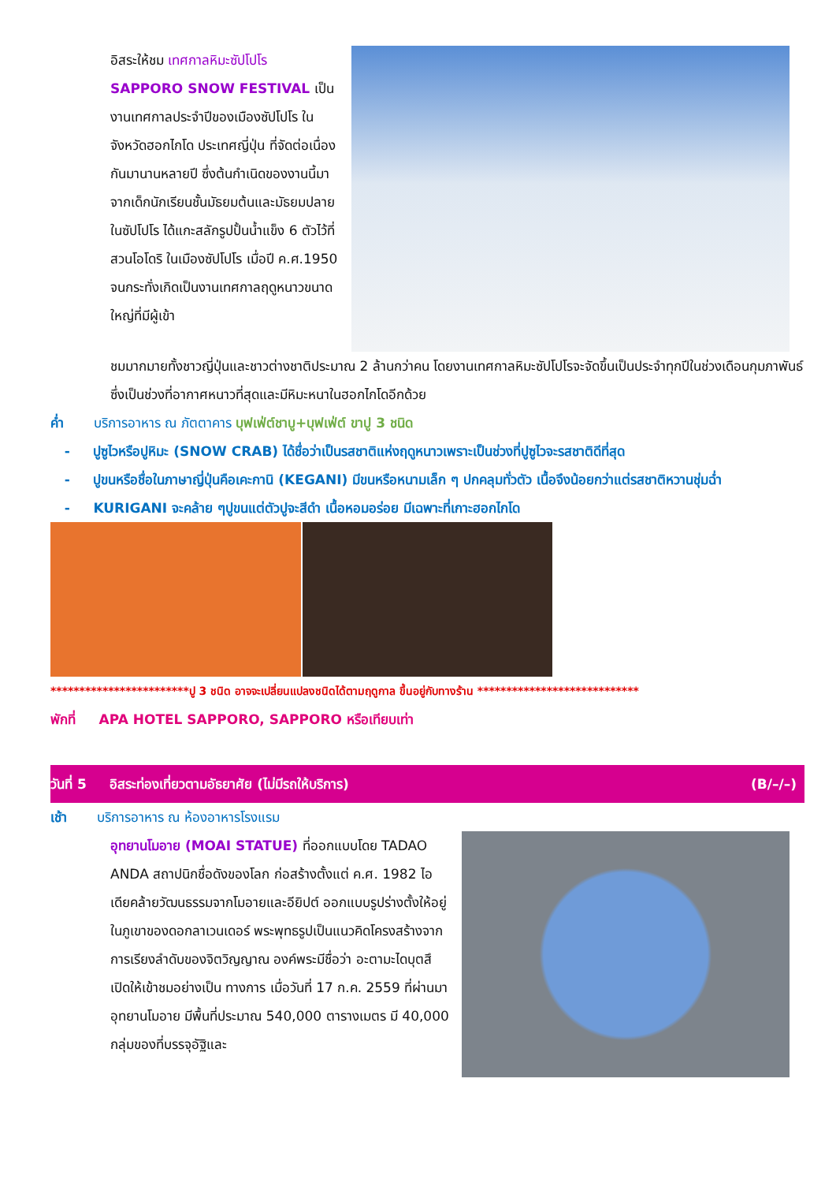อิสระให้ชม เทศกาลหิมะซัปโปโร SAPPORO SNOW FESTIVAL เป็นงานเทศกาลประจำปีของเมืองซัปโปโร ในจังหวัดฮอกไกโด ประเทศญี่ปุ่น ที่จัดต่อเนื่องกันมานานหลายปี ซึ่งต้นกำเนิดของงานนี้มาจากเด็กนักเรียนชั้นมัธยมต้นและมัธยมปลายในซัปโปโร ได้แกะสลักรูปปั้นน้ำแข็ง 6 ตัวไว้ที่สวนโอโดริ ในเมืองซัปโปโร เมื่อปี ค.ศ.1950 จนกระทั่งเกิดเป็นงานเทศกาลฤดูหนาวขนาดใหญ่ที่มีผู้เข้า
ชมมากมายทั้งชาวญี่ปุ่นและชาวต่างชาติประมาณ 2 ล้านกว่าคน โดยงานเทศกาลหิมะซัปโปโรจะจัดขึ้นเป็นประจำทุกปีในช่วงเดือนกุมภาพันธ์ ซึ่งเป็นช่วงที่อากาศหนาวที่สุดและมีหิมะหนาในฮอกไกโดอีกด้วย
ค่ำ บริการอาหาร ณ ภัตตาคาร บุฟเฟ่ต์ชาบู+บุฟเฟ่ต์ ขาปู 3 ชนิด
- ปูซูไวหรือปูหิมะ (SNOW CRAB) ได้ชื่อว่าเป็นรสชาติแห่งฤดูหนาวเพราะเป็นช่วงที่ปูซูไวจะรสชาติดีที่สุด
- ปูขนหรือชื่อในภาษาญี่ปุ่นคือเคะกานิ (KEGANI) มีขนหรือหนามเล็ก ๆ ปกคลุมทั่วตัว เนื้อจึงน้อยกว่าแต่รสชาติหวานชุ่มฉ่ำ
- KURIGANI จะคล้าย ๆปูขนแต่ตัวปูจะสีดำ เนื้อหอมอร่อย มีเฉพาะที่เกาะฮอกไกโด
************************ปู 3 ชนิด อาจจะเปลี่ยนแปลงชนิดได้ตามฤดูกาล ขึ้นอยู่กับทางร้าน ****************************
พักที่ APA HOTEL SAPPORO, SAPPORO หรือเทียบเท่า
วันที่ 5 อิสระท่องเที่ยวตามอัธยาศัย (ไม่มีรถให้บริการ) (B/–/–)
เช้า บริการอาหาร ณ ห้องอาหารโรงแรม
อุทยานโมอาย (MOAI STATUE) ที่ออกแบบโดย TADAO ANDA สถาปนิกชื่อดังของโลก ก่อสร้างตั้งแต่ ค.ศ. 1982 ไอเดียคล้ายวัฒนธรรมจากโมอายและอียิปต์ ออกแบบรูปร่างตั้งให้อยู่ในภูเขาของดอกลาเวนเดอร์ พระพุทธรูปเป็นแนวคิดโครงสร้างจากการเรียงลำดับของจิตวิญญาณ องค์พระมีชื่อว่า อะตามะไดบุตสึ เปิดให้เข้าชมอย่างเป็น ทางการ เมื่อวันที่ 17 ก.ค. 2559 ที่ผ่านมาอุทยานโมอาย มีพื้นที่ประมาณ 540,000 ตารางเมตร มี 40,000 กลุ่มของที่บรรจุอัฐิและ